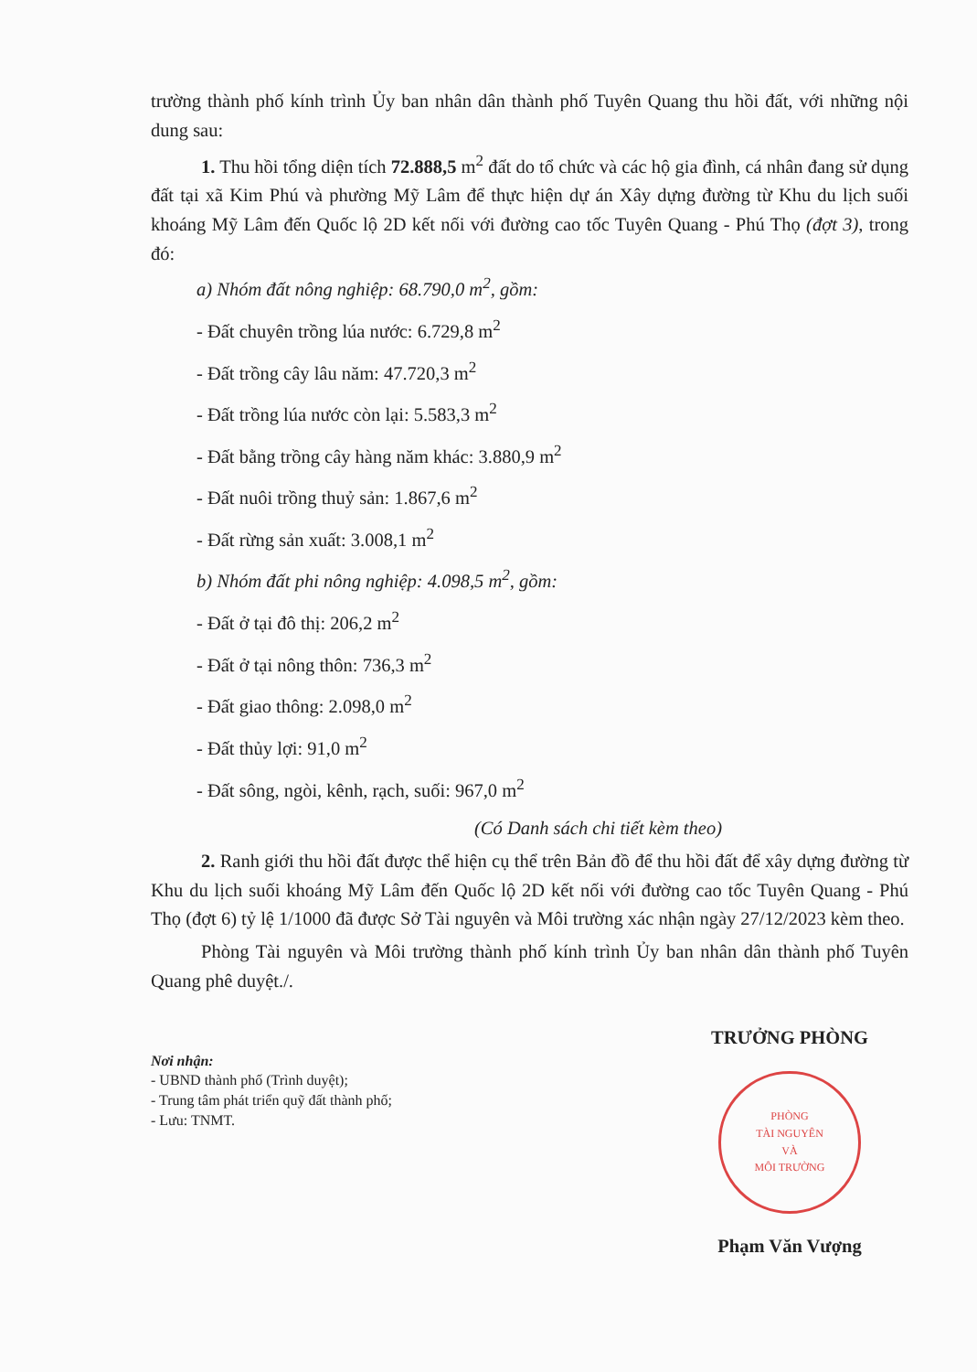trường thành phố kính trình Ủy ban nhân dân thành phố Tuyên Quang thu hồi đất, với những nội dung sau:
1. Thu hồi tổng diện tích 72.888,5 m<sup>2</sup> đất do tổ chức và các hộ gia đình, cá nhân đang sử dụng đất tại xã Kim Phú và phường Mỹ Lâm để thực hiện dự án Xây dựng đường từ Khu du lịch suối khoáng Mỹ Lâm đến Quốc lộ 2D kết nối với đường cao tốc Tuyên Quang - Phú Thọ (đợt 3), trong đó:
a) Nhóm đất nông nghiệp: 68.790,0 m<sup>2</sup>, gồm:
- Đất chuyên trồng lúa nước: 6.729,8 m<sup>2</sup>
- Đất trồng cây lâu năm: 47.720,3 m<sup>2</sup>
- Đất trồng lúa nước còn lại: 5.583,3 m<sup>2</sup>
- Đất bằng trồng cây hàng năm khác: 3.880,9 m<sup>2</sup>
- Đất nuôi trồng thuỷ sản: 1.867,6 m<sup>2</sup>
- Đất rừng sản xuất: 3.008,1 m<sup>2</sup>
b) Nhóm đất phi nông nghiệp: 4.098,5 m<sup>2</sup>, gồm:
- Đất ở tại đô thị: 206,2 m<sup>2</sup>
- Đất ở tại nông thôn: 736,3 m<sup>2</sup>
- Đất giao thông: 2.098,0 m<sup>2</sup>
- Đất thủy lợi: 91,0 m<sup>2</sup>
- Đất sông, ngòi, kênh, rạch, suối: 967,0 m<sup>2</sup>
(Có Danh sách chi tiết kèm theo)
2. Ranh giới thu hồi đất được thể hiện cụ thể trên Bản đồ để thu hồi đất để xây dựng đường từ Khu du lịch suối khoáng Mỹ Lâm đến Quốc lộ 2D kết nối với đường cao tốc Tuyên Quang - Phú Thọ (đợt 6) tỷ lệ 1/1000 đã được Sở Tài nguyên và Môi trường xác nhận ngày 27/12/2023 kèm theo.
Phòng Tài nguyên và Môi trường thành phố kính trình Ủy ban nhân dân thành phố Tuyên Quang phê duyệt./.
Nơi nhận:
- UBND thành phố (Trình duyệt);
- Trung tâm phát triển quỹ đất thành phố;
- Lưu: TNMT.
TRƯỞNG PHÒNG
PHÒNG
TÀI NGUYÊN
VÀ
MÔI TRƯỜNG
Phạm Văn Vượng